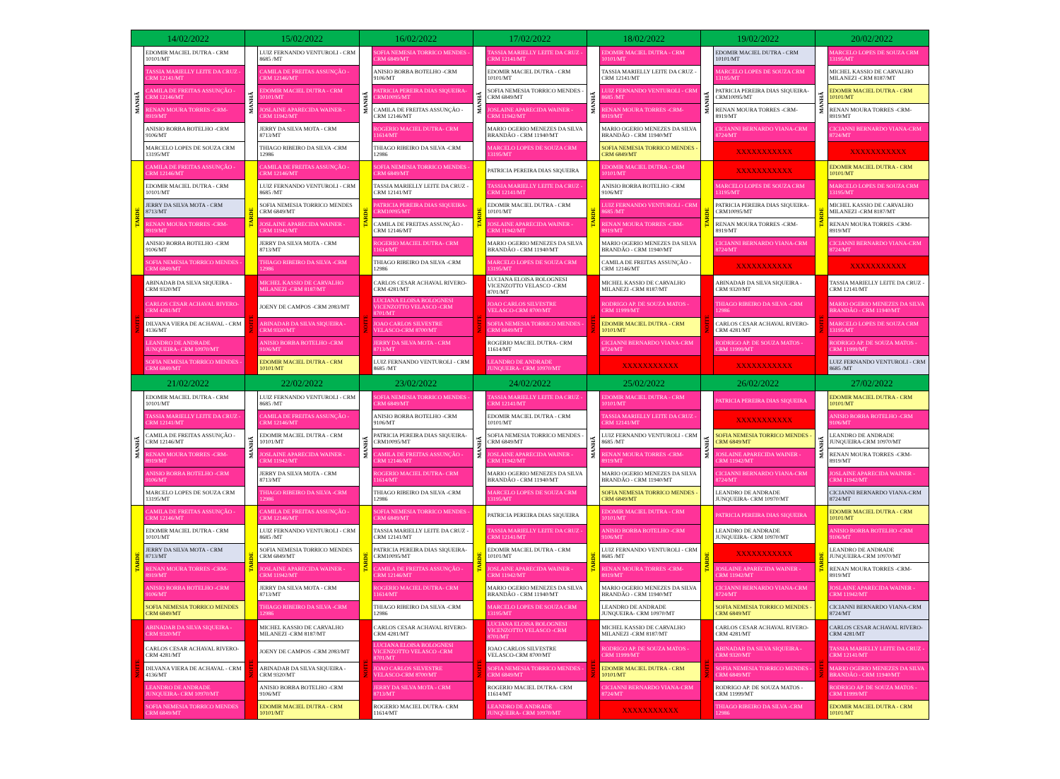| 14/02/2022 | | 15/02/2022 | | 16/02/2022 | | 17/02/2022 | | 18/02/2022 | | 19/02/2022 | | 20/02/2022 | |
| --- | --- | --- | --- | --- | --- | --- | --- | --- | --- | --- | --- | --- | --- |
| MANHÃ | EDOMIR MACIEL DUTRA - CRM 10101/MT | MANHÃ | LUIZ FERNANDO VENTUROLI - CRM 8685 /MT | MANHÃ | SOFIA NEMESIA TORRICO MENDES -CRM 6849/MT | MANHÃ | TASSIA MARIELLY LEITE DA CRUZ - CRM 12141/MT | MANHÃ | EDOMIR MACIEL DUTRA - CRM 10101/MT | MANHÃ | EDOMIR MACIEL DUTRA - CRM 10101/MT | MANHÃ | MARCELO LOPES DE SOUZA CRM 13195/MT |
| | TASSIA MARIELLY LEITE DA CRUZ - CRM 12141/MT | | CAMILA DE FREITAS ASSUNÇÃO - CRM 12146/MT | | ANISIO BORBA BOTELHO -CRM 9106/MT | | EDOMIR MACIEL DUTRA - CRM 10101/MT | | TASSIA MARIELLY LEITE DA CRUZ - CRM 12141/MT | | MARCELO LOPES DE SOUZA CRM 13195/MT | | MICHEL KASSIO DE CARVALHO MILANEZI -CRM 8187/MT |
| | CAMILA DE FREITAS ASSUNÇÃO - CRM 12146/MT | | EDOMIR MACIEL DUTRA - CRM 10101/MT | | PATRICIA PEREIRA DIAS SIQUEIRA-CRM10095/MT | | SOFIA NEMESIA TORRICO MENDES -CRM 6849/MT | | LUIZ FERNANDO VENTUROLI - CRM 8685 /MT | | PATRICIA PEREIRA DIAS SIQUEIRA-CRM10095/MT | | EDOMIR MACIEL DUTRA - CRM 10101/MT |
| | RENAN MOURA TORRES -CRM-8919/MT | | JOSLAINE APARECIDA WAINER - CRM 11942/MT | | CAMILA DE FREITAS ASSUNÇÃO - CRM 12146/MT | | JOSLAINE APARECIDA WAINER - CRM 11942/MT | | RENAN MOURA TORRES -CRM-8919/MT | | RENAN MOURA TORRES -CRM-8919/MT | | RENAN MOURA TORRES -CRM-8919/MT |
| | ANISIO BORBA BOTELHO -CRM 9106/MT | | JERRY DA SILVA MOTA - CRM 8713/MT | | ROGERIO MACIEL DUTRA- CRM 11614/MT | | MARIO OGERIO MENEZES DA SILVA BRANDÃO - CRM 11940/MT | | MARIO OGERIO MENEZES DA SILVA BRANDÃO - CRM 11940/MT | | CICIANNI BERNARDO VIANA-CRM 8724/MT | | CICIANNI BERNARDO VIANA-CRM 8724/MT |
| | MARCELO LOPES DE SOUZA CRM 13195/MT | | THIAGO RIBEIRO DA SILVA -CRM 12986 | | THIAGO RIBEIRO DA SILVA -CRM 12986 | | MARCELO LOPES DE SOUZA CRM 13195/MT | | SOFIA NEMESIA TORRICO MENDES -CRM 6849/MT | | XXXXXXXXXXX | | XXXXXXXXXXX |
| TARDE | CAMILA DE FREITAS ASSUNÇÃO - CRM 12146/MT | TARDE | CAMILA DE FREITAS ASSUNÇÃO - CRM 12146/MT | TARDE | SOFIA NEMESIA TORRICO MENDES -CRM 6849/MT | TARDE | PATRICIA PEREIRA DIAS SIQUEIRA | TARDE | EDOMIR MACIEL DUTRA - CRM 10101/MT | TARDE | XXXXXXXXXXX | TARDE | EDOMIR MACIEL DUTRA - CRM 10101/MT |
| | EDOMIR MACIEL DUTRA - CRM 10101/MT | | LUIZ FERNANDO VENTUROLI - CRM 8685 /MT | | TASSIA MARIELLY LEITE DA CRUZ - CRM 12141/MT | | TASSIA MARIELLY LEITE DA CRUZ - CRM 12141/MT | | ANISIO BORBA BOTELHO -CRM 9106/MT | | MARCELO LOPES DE SOUZA CRM 13195/MT | | MARCELO LOPES DE SOUZA CRM 13195/MT |
| | JERRY DA SILVA MOTA - CRM 8713/MT | | SOFIA NEMESIA TORRICO MENDES CRM 6849/MT | | PATRICIA PEREIRA DIAS SIQUEIRA-CRM10095/MT | | EDOMIR MACIEL DUTRA - CRM 10101/MT | | LUIZ FERNANDO VENTUROLI - CRM 8685 /MT | | PATRICIA PEREIRA DIAS SIQUEIRA-CRM10095/MT | | MICHEL KASSIO DE CARVALHO MILANEZI -CRM 8187/MT |
| | RENAN MOURA TORRES -CRM-8919/MT | | JOSLAINE APARECIDA WAINER - CRM 11942/MT | | CAMILA DE FREITAS ASSUNÇÃO - CRM 12146/MT | | JOSLAINE APARECIDA WAINER - CRM 11942/MT | | RENAN MOURA TORRES -CRM-8919/MT | | RENAN MOURA TORRES -CRM-8919/MT | | RENAN MOURA TORRES -CRM-8919/MT |
| | ANISIO BORBA BOTELHO -CRM 9106/MT | | JERRY DA SILVA MOTA - CRM 8713/MT | | ROGERIO MACIEL DUTRA- CRM 11614/MT | | MARIO OGERIO MENEZES DA SILVA BRANDÃO - CRM 11940/MT | | MARIO OGERIO MENEZES DA SILVA BRANDÃO - CRM 11940/MT | | CICIANNI BERNARDO VIANA-CRM 8724/MT | | CICIANNI BERNARDO VIANA-CRM 8724/MT |
| | SOFIA NEMESIA TORRICO MENDES -CRM 6849/MT | | THIAGO RIBEIRO DA SILVA -CRM 12986 | | THIAGO RIBEIRO DA SILVA -CRM 12986 | | MARCELO LOPES DE SOUZA CRM 13195/MT | | CAMILA DE FREITAS ASSUNÇÃO - CRM 12146/MT | | XXXXXXXXXXX | | XXXXXXXXXXX |
| NOITE | ABINADAB DA SILVA SIQUEIRA - CRM 9320/MT | NOITE | MICHEL KASSIO DE CARVALHO MILANEZI -CRM 8187/MT | NOITE | CARLOS CESAR ACHAVAL RIVERO-CRM 4281/MT | NOITE | LUCIANA ELOISA BOLOGNESI VICENZOTTO VELASCO -CRM 8701/MT | NOITE | MICHEL KASSIO DE CARVALHO MILANEZI -CRM 8187/MT | NOITE | ABINADAB DA SILVA SIQUEIRA - CRM 9320/MT | NOITE | TASSIA MARIELLY LEITE DA CRUZ - CRM 12141/MT |
| | CARLOS CESAR ACHAVAL RIVERO-CRM 4281/MT | | JOENY DE CAMPOS -CRM 2083/MT | | LUCIANA ELOISA BOLOGNESI VICENZOTTO VELASCO -CRM 8701/MT | | JOAO CARLOS SILVESTRE VELASCO-CRM 8700/MT | | RODRIGO AP. DE SOUZA MATOS - CRM 11999/MT | | THIAGO RIBEIRO DA SILVA -CRM 12986 | | MARIO OGERIO MENEZES DA SILVA BRANDÃO - CRM 11940/MT |
| | DILVANA VIERA DE ACHAVAL - CRM 4136/MT | | ABINADAB DA SILVA SIQUEIRA - CRM 9320/MT | | JOAO CARLOS SILVESTRE VELASCO-CRM 8700/MT | | SOFIA NEMESIA TORRICO MENDES -CRM 6849/MT | | EDOMIR MACIEL DUTRA - CRM 10101/MT | | CARLOS CESAR ACHAVAL RIVERO-CRM 4281/MT | | MARCELO LOPES DE SOUZA CRM 13195/MT |
| | LEANDRO DE ANDRADE JUNQUEIRA- CRM 10970/MT | | ANISIO BORBA BOTELHO -CRM 9106/MT | | JERRY DA SILVA MOTA - CRM 8713/MT | | ROGERIO MACIEL DUTRA- CRM 11614/MT | | CICIANNI BERNARDO VIANA-CRM 8724/MT | | RODRIGO AP. DE SOUZA MATOS - CRM 11999/MT | | RODRIGO AP. DE SOUZA MATOS -CRM 11999/MT |
| | SOFIA NEMESIA TORRICO MENDES -CRM 6849/MT | | EDOMIR MACIEL DUTRA - CRM 10101/MT | | LUIZ FERNANDO VENTUROLI - CRM 8685 /MT | | LEANDRO DE ANDRADE JUNQUEIRA- CRM 10970/MT | | XXXXXXXXXXX | | XXXXXXXXXXX | | LUIZ FERNANDO VENTUROLI - CRM 8685 /MT |
| 21/02/2022 | | 22/02/2022 | | 23/02/2022 | | 24/02/2022 | | 25/02/2022 | | 26/02/2022 | | 27/02/2022 | |
| MANHÃ | EDOMIR MACIEL DUTRA - CRM 10101/MT | MANHÃ | LUIZ FERNANDO VENTUROLI - CRM 8685 /MT | MANHÃ | SOFIA NEMESIA TORRICO MENDES -CRM 6849/MT | MANHÃ | TASSIA MARIELLY LEITE DA CRUZ - CRM 12141/MT | MANHÃ | EDOMIR MACIEL DUTRA - CRM 10101/MT | MANHÃ | PATRICIA PEREIRA DIAS SIQUEIRA | MANHÃ | EDOMIR MACIEL DUTRA - CRM 10101/MT |
| | TASSIA MARIELLY LEITE DA CRUZ - CRM 12141/MT | | CAMILA DE FREITAS ASSUNÇÃO - CRM 12146/MT | | ANISIO BORBA BOTELHO -CRM 9106/MT | | EDOMIR MACIEL DUTRA - CRM 10101/MT | | TASSIA MARIELLY LEITE DA CRUZ - CRM 12141/MT | | XXXXXXXXXXX | | ANISIO BORBA BOTELHO -CRM 9106/MT |
| | CAMILA DE FREITAS ASSUNÇÃO - CRM 12146/MT | | EDOMIR MACIEL DUTRA - CRM 10101/MT | | PATRICIA PEREIRA DIAS SIQUEIRA-CRM10095/MT | | SOFIA NEMESIA TORRICO MENDES -CRM 6849/MT | | LUIZ FERNANDO VENTUROLI - CRM 8685 /MT | | SOFIA NEMESIA TORRICO MENDES -CRM 6849/MT | | LEANDRO DE ANDRADE JUNQUEIRA-CRM 10970/MT |
| | RENAN MOURA TORRES -CRM-8919/MT | | JOSLAINE APARECIDA WAINER - CRM 11942/MT | | CAMILA DE FREITAS ASSUNÇÃO - CRM 12146/MT | | JOSLAINE APARECIDA WAINER - CRM 11942/MT | | RENAN MOURA TORRES -CRM-8919/MT | | JOSLAINE APARECIDA WAINER - CRM 11942/MT | | RENAN MOURA TORRES -CRM-8919/MT |
| | ANISIO BORBA BOTELHO -CRM 9106/MT | | JERRY DA SILVA MOTA - CRM 8713/MT | | ROGERIO MACIEL DUTRA- CRM 11614/MT | | MARIO OGERIO MENEZES DA SILVA BRANDÃO - CRM 11940/MT | | MARIO OGERIO MENEZES DA SILVA BRANDÃO - CRM 11940/MT | | CICIANNI BERNARDO VIANA-CRM 8724/MT | | JOSLAINE APARECIDA WAINER - CRM 11942/MT |
| | MARCELO LOPES DE SOUZA CRM 13195/MT | | THIAGO RIBEIRO DA SILVA -CRM 12986 | | THIAGO RIBEIRO DA SILVA -CRM 12986 | | MARCELO LOPES DE SOUZA CRM 13195/MT | | SOFIA NEMESIA TORRICO MENDES -CRM 6849/MT | | LEANDRO DE ANDRADE JUNQUEIRA- CRM 10970/MT | | CICIANNI BERNARDO VIANA-CRM 8724/MT |
| TARDE | CAMILA DE FREITAS ASSUNÇÃO - CRM 12146/MT | TARDE | CAMILA DE FREITAS ASSUNÇÃO - CRM 12146/MT | TARDE | SOFIA NEMESIA TORRICO MENDES -CRM 6849/MT | TARDE | PATRICIA PEREIRA DIAS SIQUEIRA | TARDE | EDOMIR MACIEL DUTRA - CRM 10101/MT | TARDE | PATRICIA PEREIRA DIAS SIQUEIRA | TARDE | EDOMIR MACIEL DUTRA - CRM 10101/MT |
| | EDOMIR MACIEL DUTRA - CRM 10101/MT | | LUIZ FERNANDO VENTUROLI - CRM 8685 /MT | | TASSIA MARIELLY LEITE DA CRUZ - CRM 12141/MT | | TASSIA MARIELLY LEITE DA CRUZ - CRM 12141/MT | | ANISIO BORBA BOTELHO -CRM 9106/MT | | LEANDRO DE ANDRADE JUNQUEIRA- CRM 10970/MT | | ANISIO BORBA BOTELHO -CRM 9106/MT |
| | JERRY DA SILVA MOTA - CRM 8713/MT | | SOFIA NEMESIA TORRICO MENDES CRM 6849/MT | | PATRICIA PEREIRA DIAS SIQUEIRA-CRM10095/MT | | EDOMIR MACIEL DUTRA - CRM 10101/MT | | LUIZ FERNANDO VENTUROLI - CRM 8685 /MT | | XXXXXXXXXXX | | LEANDRO DE ANDRADE JUNQUEIRA-CRM 10970/MT |
| | RENAN MOURA TORRES -CRM-8919/MT | | JOSLAINE APARECIDA WAINER - CRM 11942/MT | | CAMILA DE FREITAS ASSUNÇÃO - CRM 12146/MT | | JOSLAINE APARECIDA WAINER - CRM 11942/MT | | RENAN MOURA TORRES -CRM-8919/MT | | JOSLAINE APARECIDA WAINER - CRM 11942/MT | | RENAN MOURA TORRES -CRM-8919/MT |
| | ANISIO BORBA BOTELHO -CRM 9106/MT | | JERRY DA SILVA MOTA - CRM 8713/MT | | ROGERIO MACIEL DUTRA- CRM 11614/MT | | MARIO OGERIO MENEZES DA SILVA BRANDÃO - CRM 11940/MT | | MARIO OGERIO MENEZES DA SILVA BRANDÃO - CRM 11940/MT | | CICIANNI BERNARDO VIANA-CRM 8724/MT | | JOSLAINE APARECIDA WAINER - CRM 11942/MT |
| | SOFIA NEMESIA TORRICO MENDES CRM 6849/MT | | THIAGO RIBEIRO DA SILVA -CRM 12986 | | THIAGO RIBEIRO DA SILVA -CRM 12986 | | MARCELO LOPES DE SOUZA CRM 13195/MT | | LEANDRO DE ANDRADE JUNQUEIRA- CRM 10970/MT | | SOFIA NEMESIA TORRICO MENDES -CRM 6849/MT | | CICIANNI BERNARDO VIANA-CRM 8724/MT |
| NOITE | ABINADAB DA SILVA SIQUEIRA - CRM 9320/MT | NOITE | MICHEL KASSIO DE CARVALHO MILANEZI -CRM 8187/MT | NOITE | CARLOS CESAR ACHAVAL RIVERO-CRM 4281/MT | NOITE | LUCIANA ELOISA BOLOGNESI VICENZOTTO VELASCO -CRM 8701/MT | NOITE | MICHEL KASSIO DE CARVALHO MILANEZI -CRM 8187/MT | NOITE | CARLOS CESAR ACHAVAL RIVERO-CRM 4281/MT | NOITE | CARLOS CESAR ACHAVAL RIVERO-CRM 4281/MT |
| | CARLOS CESAR ACHAVAL RIVERO-CRM 4281/MT | | JOENY DE CAMPOS -CRM 2083/MT | | LUCIANA ELOISA BOLOGNESI VICENZOTTO VELASCO -CRM 8701/MT | | JOAO CARLOS SILVESTRE VELASCO-CRM 8700/MT | | RODRIGO AP. DE SOUZA MATOS - CRM 11999/MT | | ABINADAB DA SILVA SIQUEIRA - CRM 9320/MT | | TASSIA MARIELLY LEITE DA CRUZ - CRM 12141/MT |
| | DILVANA VIERA DE ACHAVAL - CRM 4136/MT | | ABINADAB DA SILVA SIQUEIRA - CRM 9320/MT | | JOAO CARLOS SILVESTRE VELASCO-CRM 8700/MT | | SOFIA NEMESIA TORRICO MENDES -CRM 6849/MT | | EDOMIR MACIEL DUTRA - CRM 10101/MT | | SOFIA NEMESIA TORRICO MENDES -CRM 6849/MT | | MARIO OGERIO MENEZES DA SILVA BRANDÃO - CRM 11940/MT |
| | LEANDRO DE ANDRADE JUNQUEIRA- CRM 10970/MT | | ANISIO BORBA BOTELHO -CRM 9106/MT | | JERRY DA SILVA MOTA - CRM 8713/MT | | ROGERIO MACIEL DUTRA- CRM 11614/MT | | CICIANNI BERNARDO VIANA-CRM 8724/MT | | RODRIGO AP. DE SOUZA MATOS - CRM 11999/MT | | RODRIGO AP. DE SOUZA MATOS -CRM 11999/MT |
| | SOFIA NEMESIA TORRICO MENDES CRM 6849/MT | | EDOMIR MACIEL DUTRA - CRM 10101/MT | | ROGERIO MACIEL DUTRA- CRM 11614/MT | | LEANDRO DE ANDRADE JUNQUEIRA- CRM 10970/MT | | XXXXXXXXXXX | | THIAGO RIBEIRO DA SILVA -CRM 12986 | | EDOMIR MACIEL DUTRA - CRM 10101/MT |